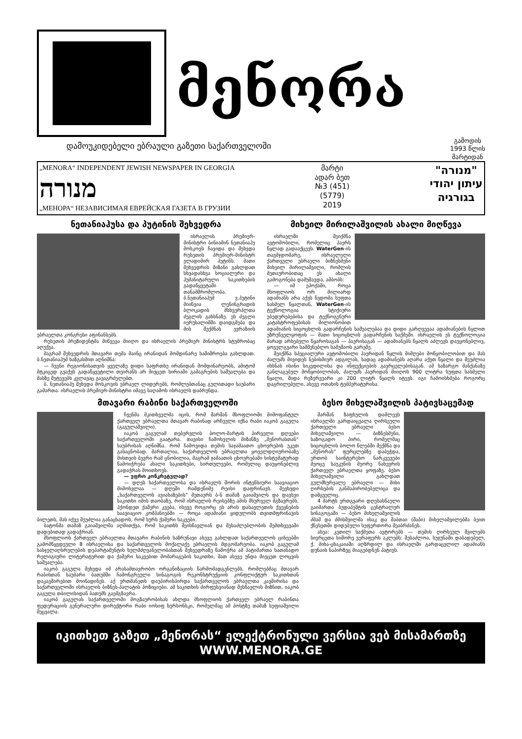მენორა
დამოუკიდებელი ებრაული გაზეთი საქართველოში
გამოდის
1993 წლის
მარტიდან
„MENORA“ INDEPENDENT JEWISH NEWSPAPER IN GEORGIA
מנורה
„МЕНОРА“ НЕЗАВИСИМАЯ ЕВРЕЙСКАЯ ГАЗЕТА В ГРУЗИИ
მარტი
ადარ ბეთ
№3 (451)
(5779)
2019
"מנורה"
עיתון יהודי
בגורגיה
ნეთანიაჰუსა და პუტინის შეხვედრა
ისრაელის პრემიერ-მინისტრი ბინიამინ ნეთანიაჰუ მოსკოვს ჩავიდა და შეხვდა რუსეთის პრემიერ-მინისტრ ვლადიმირ პუტინს. მათი შეხვედრის მიზანი გახლდათ სხვადასხვა სოციალური და ჰუმანიტარული საკითხების გადაწყვეტაში თანამშრომლობა. ბ.ნეთანიაჰუმ ვ.პუტინი მიიწვია ლენინგრადის ბლოკადის მსხვერპლთა ძეგლის გახსნაზე. ეს ძეგლი იერუსალიმში დაიდგმება და მის შექმნას ევრაზიის ებრაელთა კონგრესი აფინანსებს.
რუსეთის პრეზიდენტმა მიწვევა მიიღო და ისრაელის პრემიერ მინისტრს სტუმრობაც აღუქვა.
მაგრამ შეხვედრის მთავარი თემა მაინც ირანიდან მომდინარე საშიშროება გახლდათ. ბ.ნეთანიაჰუმ ხაზგასმით აღნიშნა:
— ჩვენი რეგიონისათვის ყველაზე დიდი საფრთხე ირანიდან მომდინარეობს, ამიტომ მტკიცედ გვაქვს გადაწყვეტილი თეირანს არ მივცეთ სირიაში გამაგრების საშუალება და მასზე შეტევებს კვლავაც გავაგრძელებთ.
ბ. ნეთანიაჰუ შეხვდა მოსკოვის ებრაელ ლიდერებს, რომლებთანაც გულითადი საუბარი გამართა. ისრაელის პრემიერ-მინისტრი იმავე საღამოს ისრაელს დაბრუნდა.
მიხეილ მირილაშვილის ახალი მიღწევა
ისრაელში შეიქმნა ავტომობილი, რომელიც ჰაერს წყლად გადააქცევს. WaterGen-ის თავმჯდომარე, ისრაელელი ქართველი ებრაელი ბიზნესმენი მიხეილ მირილაშვილი, რომლის მეთაურობითაც ეს ახალი გამოგონება დამუშავდა, ამბობს:
— იმ ეპოქაში, როცა მსოფლიოს ორ მილიარდ ადამიანს არა აქვს წვდომა სუფთა სასმელ წყალთან, WaterGen-ის ტექნოლოგია სტიქიური უბედურებებისა და ტექნოგენური კატასტროფებისას მილიონობით ადამიანის სიცოცხლის გადარჩენის საშუალებაა და დიდი გარღვევაა ადამიანების წყლით უზრუნველყოფის — მათი სიცოცხლის გადარჩენის საქმეში. ისრაელის ეს ტექნოლოგია მარად არსებული წყაროსაგან — ჰაერისაგან — ადამიანებს წყალს აძლევს დაუყონებლივ, ყოველგვარი სამშენებლო სამუშაოს გარეშე.
შეიქმნა სპეციალური ავტომობილი ჰაერიდან წყლის მიმღები მოწყობილობით და მას ძალუძს მივიდეს ნებისმიერ ადგილას, სადაც ადამიანებს აღარა აქვთ წყალი და შეუძლია იხსნას ისინი სიკვდილისა და ინფექციების გავრცელებისაგან. ამ საზარგო მანქანაზე განლაგებულ მოწყობილობას, ძალუძს ჰაერიდან მიიღოს 900 ლიტრა სუფთა სასმელი წყალი, შიდა რეზერვუარი კი 200 ლიტრ წყალს იტევს. იგი ჩამოისხმება როგორც დაგრილებული, ასევე ოთახის ტემპერატურისა.
მთავარი რაბინი საქართველოში
ჩვენმა მკითხველმა იცის, რომ შარშან მსოფლიოში მიმოფანტულ ქართველ ებრაელთა მთავარ რაბინად არჩეული იქნა რაბი იაკობ გაგულა (გაგულაშვილი).
იაკობ გაგულამ თებერვლის ბოლო-მარტის პირველი დღეები საქართველოში გაატარა. თავისი ჩამოსვლის მიზანზე „მენორასთან“ საუბრისას აღნიშნა. რომ ჩამოვიდა თემის საჯამაათო ცხოვრების უკეთ გასაცნობად. მართალია, საქართველოს ებრაელთა ყოველდღიურობაზე მისთვის ბევრი რამ ცნობილია, მაგრამ ჯამაათის ცხოვრებაში სისტემატურად წამოიჭრება ახალი საკითხები, სირთულეები, რომელიც დაუყონებლივ გადაჭრას მოითხოვს.
— უფრო კონკრეტულად?
— დღეს საქართველოსა და ისრაელს შორის ინტენსიური საავიაციო მიმოსვლაა — დღეში რამდენიმე რეისი დაფრინავს. შევხვდი „საქართველოს ავიახაზების“ მეთაურს ბ-ნ თამაზ გაიაშვილს და დავსვი საკითხი იმის თაობაზე, რომ ისრაელის რეისებზე ამის მსურველ მგზავრებს, ჰქონდეთ ქაშერი კვება, ისევე როგორც ეს არის დასავლეთის ქვეყნების საავიაციო კომპანიებში — როცა ადამიანი ყიდულობს თვითმფრინავის ბილეთს, მას იქვე შეუძლია განაცხადოს, რომ სურს ქაშერი საკვები.
ბატონმა თამაზ გაიაშვილმა აღმითქვა, რომ საკითხს შეისწავლიან და შესაძლებლობის შემთხვევაში დადებითად გადაჭრიან.
მსოფლიოს ქართველ ებრაელთა მთავარი რაბინის საზრუნავი ასევე გახლდათ საქართველოს ციხეებში გამომწყვდეული 8 ისრაელისა და საქართველოს მოქალაქე ებრაელის მდგომარეობა. იაკობ გაგულამ სასჯელაღსრულების დეპარტამენტის ხელმძღვანელობასთან შეხვედრაზე წამოჭრა ამ პატიმართა სათანადო რელიგიური ლიტერატურით და ქაშერი საკვებით მომარაგების საკითხი, მათ ასევე უნდა მიეცეთ ლოცვის საშუალება.
იაკობ გაგულა შეხვდა იმ არასამთავრობო ორგანიზაციის წარმომადგენლებს, რომლებმაც მთავარ რაბისთან საუბარი ბათუმში ჩამონგრეული სინაგოგის რეკონსტრუქციის კონფლიქტურ საკითხთან დაკავშირებით მოიწადინეს. აქ ერთმანეთს დაუპირისპირდა საქართველოს ებრაელთა კავშირისა და საქართველოში ისრაელის ბიზნეს-პალატის პოზიციები. ამ საკითხის ძირფესვიანად შესწავლის მიზნით, იაკობ გაგულა თბილისიდან ბათუმს გაემგზავრა.
იაკობ გაგულას საქართველოში მოგზაურობისას ახლდა მსოფლიოს ქართველ ებრაელ რაბინთა ფედერაციის გენერალური დირექტორი რაბი იოსიფ ხერსონსკი, რომელმაც ამ პოსტზე თამაზ სეფიაშვილი შეცვალა.
ბესო მიხელაშვილის პატივსაცემად
შარშან ზაფხულის დამლევს ისრაელში გარდაიცვალა ღირსეული ქართველი ებრაელი ბესო მიხელაშვილი — ბიზნესმენი, საზოგადო პირი, რომელმაც სიცოცხლის ბოლო წლებში შექმნა და „მენორას“ ფურცლებზე დაბეჭდა, ერთობ საინტერესო ნარკვევები მეოცე საუკუნის მეორე ნახევრის ქართველ ებრაელთა ყოფაზე. ბესო მიხელაშვილი გახლდათ გულმხურვალე ებრაელი — მისი ღირსების განმაპირობებელიცა და დამცველიც.
4 მარტს ერთგვარი დღესასწაული გაიმართა ბუდაპეშტის ცენტრალურ სინაგოგაში — ბესო მიხელაშვილის ძმამ და ძმისშვილმა ისაკ და შაბთაი (შაბი) მიხელაშვილებმა ბეით ქნესეთში დიდებული სეფერთორა შეაბრძანეს.
ასეა: კეთილ საქმეთა ავტორებს — თემის ღირსეულ შვილებს სივრცეთა სიშორე ვერაფერს აკლებს: შესაძლოა, სუჯუნაში დაბადებულ, ქ. მიხა-ცხაკაიაში აღზრდილ და ისრაელში გარდაცვლილ ადამიანს დუნაის ნაპირზეც მიაგებდნენ პატივს.
იკითხეთ გაზეთ „მენორას“ ელექტრონული ვერსია ვებ მისამართზე WWW.MENORA.GE